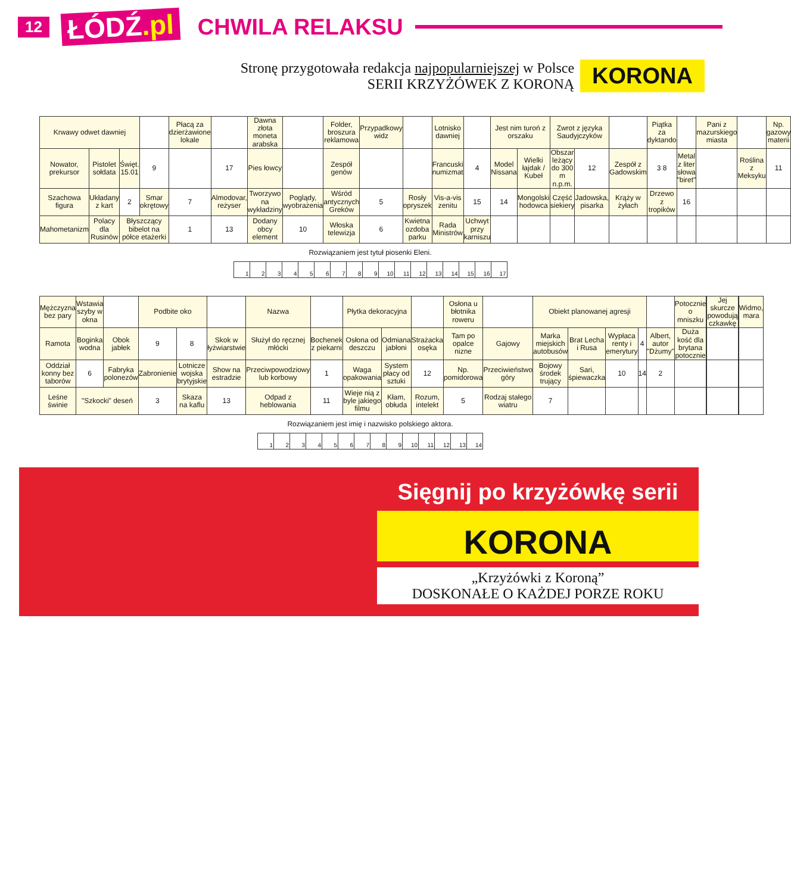12 ŁÓDŹ.pl CHWILA RELAKSU
Stronę przygotowała redakcja najpopularniejszej w Polsce
SERII KRZYŻÓWEK Z KORONĄ
KORONA
| Krwawy odwet dawniej | | | | Płacą za dzierżawione lokale | | Dawna złota moneta arabska | | Folder, broszura reklamowa | Przypadkowy widz | | Lotnisko dawniej | | Jest nim turoń z orszaku | | Zwrot z języka Saudyjczyków | | | Piątka za dyktando | | Pani z mazurskiego miasta | | Np. gazowy materii |
| Nowator, prekursor | Pistolet sołdata | Święt. 15.01 | 9 | | 17 | Pies łowcy | | Zespół genów | | | Francuski numizmat | 4 | Model Nissana | Wielki łajdak / Kubeł | Obszar leżący do 300 m n.p.m. | 12 | Zespół z Gadowskim | 3 8 | Metal z liter słowa "biret" | | Roślina z Meksyku | 11 |
| Szachowa figura | Układany z kart | 2 | Smar okrętowy | 7 | Almodovar, reżyser | Tworzywo na wykładziny | Poglądy, wyobrażenia | Wśród antycznych Greków | 5 | Rosły opryszek | Vis-a-vis zenitu | 15 | 14 | Mongolski hodowca | Część siekiery | Jadowska, pisarka | Krąży w żyłach | Drzewo z tropików | 16 | | | |
| Mahometanizm | Polacy dla Rusinów | Błyszczący bibelot na półce etażerki | | 1 | 13 | Dodany obcy element | 10 | Włoska telewizja | 6 | Kwietna ozdoba parku | Rada Ministrów | Uchwyt przy karniszu | | | | | | | | | | |
Rozwiązaniem jest tytuł piosenki Eleni.
| 1 | 2 | 3 | 4 | 5 | 6 | 7 | 8 | 9 | 10 | 11 | 12 | 13 | 14 | 15 | 16 | 17 |
| Mężczyzna bez pary | Wstawia szyby w okna | | Podbite oko | | | Nazwa | | Płytka dekoracyjna | | | Osłona u błotnika roweru | | Obiekt planowanej agresji | | | | | Potocznie o mniszku | | Jej skurcze powodują czkawkę | | Widmo, mara |
| Ramota | Boginka wodna | Obok jabłek | 9 | 8 | Skok w łyżwiarstwie | Służył do ręcznej młócki | Bochenek z piekarni | Osłona od deszczu | Odmiana jabłoni | Strażacka osęka | Tam po opalce nizne | Gajowy | Marka miejskich autobusów | Brat Lecha i Rusa | Wypłaca renty i emerytury | 4 | Albert, autor "Dżumy" | Duża kość dla brytana potocznie | | | | |
| Oddział konny bez taborów | 6 | Fabryka polonezów | Zabronienie | Lotnicze wojska brytyjskie | Show na estradzie | Przeciwpowodziowy lub korbowy | 1 | Waga opakowania | System płacy od sztuki | 12 | Np. pomidorowa | Przeciwieństwo góry | Bojowy środek trujący | Sari, śpiewaczka | 10 | 14 | 2 | | | | | |
| Leśne świnie | "Szkocki" deseń | | 3 | Skaza na kaflu | 13 | Odpad z heblowania | 11 | Wieje nią z byle jakiego filmu | Kłam, obłuda | Rozum, intelekt | 5 | Rodzaj stałego wiatru | 7 | | | | | | | | | |
Rozwiązaniem jest imię i nazwisko polskiego aktora.
| 1 | 2 | 3 | 4 | 5 | 6 | 7 | 8 | 9 | 10 | 11 | 12 | 13 | 14 |
Sięgnij po krzyżówkę serii
KORONA
„Krzyżówki z Koroną”
DOSKONAŁE O KAŻDEJ PORZE ROKU